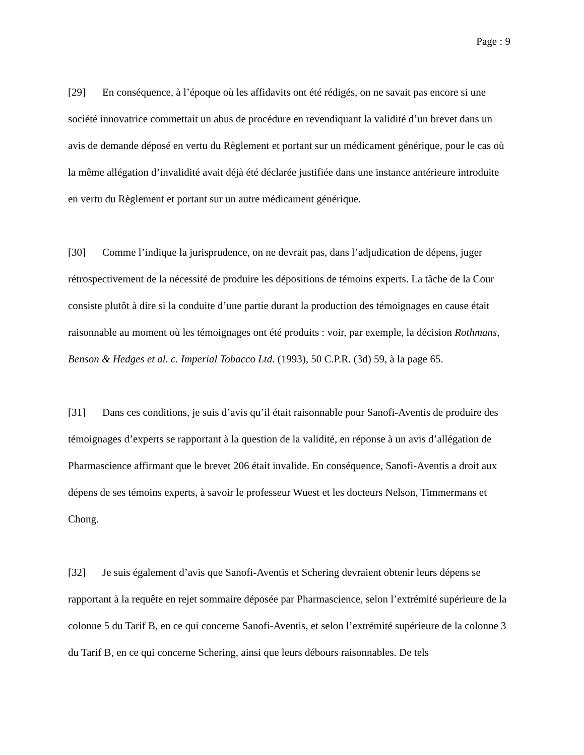Page : 9
[29] En conséquence, à l’époque où les affidavits ont été rédigés, on ne savait pas encore si une société innovatrice commettait un abus de procédure en revendiquant la validité d’un brevet dans un avis de demande déposé en vertu du Règlement et portant sur un médicament générique, pour le cas où la même allégation d’invalidité avait déjà été déclarée justifiée dans une instance antérieure introduite en vertu du Règlement et portant sur un autre médicament générique.
[30] Comme l’indique la jurisprudence, on ne devrait pas, dans l’adjudication de dépens, juger rétrospectivement de la nécessité de produire les dépositions de témoins experts. La tâche de la Cour consiste plutôt à dire si la conduite d’une partie durant la production des témoignages en cause était raisonnable au moment où les témoignages ont été produits : voir, par exemple, la décision Rothmans, Benson & Hedges et al. c. Imperial Tobacco Ltd. (1993), 50 C.P.R. (3d) 59, à la page 65.
[31] Dans ces conditions, je suis d’avis qu’il était raisonnable pour Sanofi-Aventis de produire des témoignages d’experts se rapportant à la question de la validité, en réponse à un avis d’allégation de Pharmascience affirmant que le brevet 206 était invalide. En conséquence, Sanofi-Aventis a droit aux dépens de ses témoins experts, à savoir le professeur Wuest et les docteurs Nelson, Timmermans et Chong.
[32] Je suis également d’avis que Sanofi-Aventis et Schering devraient obtenir leurs dépens se rapportant à la requête en rejet sommaire déposée par Pharmascience, selon l’extrémité supérieure de la colonne 5 du Tarif B, en ce qui concerne Sanofi-Aventis, et selon l’extrémité supérieure de la colonne 3 du Tarif B, en ce qui concerne Schering, ainsi que leurs débours raisonnables. De tels